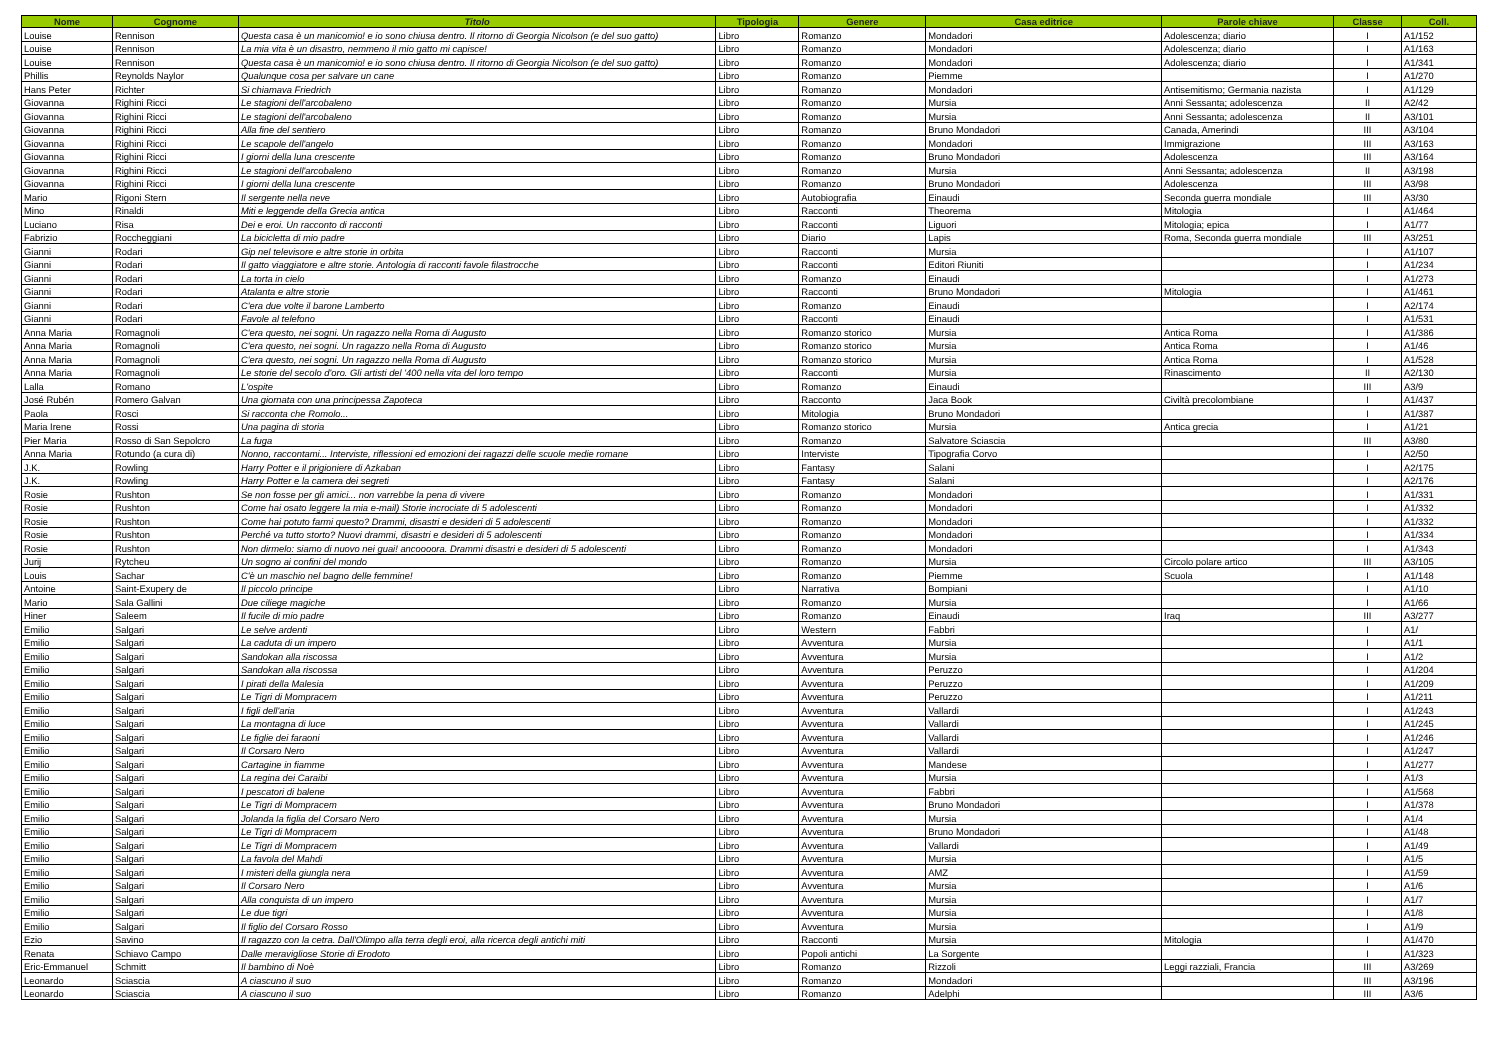| Nome | Cognome | Titolo | Tipologia | Genere | Casa editrice | Parole chiave | Classe | Coll. |
| --- | --- | --- | --- | --- | --- | --- | --- | --- |
| Louise | Rennison | Questa casa è un manicomio! e io sono chiusa dentro. Il ritorno di Georgia Nicolson (e del suo gatto) | Libro | Romanzo | Mondadori | Adolescenza; diario | I | A1/152 |
| Louise | Rennison | La mia vita è un disastro, nemmeno il mio gatto mi capisce! | Libro | Romanzo | Mondadori | Adolescenza; diario | I | A1/163 |
| Louise | Rennison | Questa casa è un manicomio! e io sono chiusa dentro. Il ritorno di Georgia Nicolson (e del suo gatto) | Libro | Romanzo | Mondadori | Adolescenza; diario | I | A1/341 |
| Phillis | Reynolds Naylor | Qualunque cosa per salvare un cane | Libro | Romanzo | Piemme | | I | A1/270 |
| Hans Peter | Richter | Si chiamava Friedrich | Libro | Romanzo | Mondadori | Antisemitismo; Germania nazista | I | A1/129 |
| Giovanna | Righini Ricci | Le stagioni dell'arcobaleno | Libro | Romanzo | Mursia | Anni Sessanta; adolescenza | II | A2/42 |
| Giovanna | Righini Ricci | Le stagioni dell'arcobaleno | Libro | Romanzo | Mursia | Anni Sessanta; adolescenza | II | A3/101 |
| Giovanna | Righini Ricci | Alla fine del sentiero | Libro | Romanzo | Bruno Mondadori | Canada, Amerindi | III | A3/104 |
| Giovanna | Righini Ricci | Le scapole dell'angelo | Libro | Romanzo | Mondadori | Immigrazione | III | A3/163 |
| Giovanna | Righini Ricci | I giorni della luna crescente | Libro | Romanzo | Bruno Mondadori | Adolescenza | III | A3/164 |
| Giovanna | Righini Ricci | Le stagioni dell'arcobaleno | Libro | Romanzo | Mursia | Anni Sessanta; adolescenza | II | A3/198 |
| Giovanna | Righini Ricci | I giorni della luna crescente | Libro | Romanzo | Bruno Mondadori | Adolescenza | III | A3/98 |
| Mario | Rigoni Stern | Il sergente nella neve | Libro | Autobiografia | Einaudi | Seconda guerra mondiale | III | A3/30 |
| Mino | Rinaldi | Miti e leggende della Grecia antica | Libro | Racconti | Theorema | Mitologia | I | A1/464 |
| Luciano | Risa | Dei e eroi. Un racconto di racconti | Libro | Racconti | Liguori | Mitologia; epica | I | A1/77 |
| Fabrizio | Roccheggiani | La bicicletta di mio padre | Libro | Diario | Lapis | Roma, Seconda guerra mondiale | III | A3/251 |
| Gianni | Rodari | Gip nel televisore e altre storie in orbita | Libro | Racconti | Mursia | | I | A1/107 |
| Gianni | Rodari | Il gatto viaggiatore e altre storie. Antologia di racconti favole filastrocche | Libro | Racconti | Editori Riuniti | | I | A1/234 |
| Gianni | Rodari | La torta in cielo | Libro | Romanzo | Einaudi | | I | A1/273 |
| Gianni | Rodari | Atalanta e altre storie | Libro | Racconti | Bruno Mondadori | Mitologia | I | A1/461 |
| Gianni | Rodari | C'era due volte il barone Lamberto | Libro | Romanzo | Einaudi | | I | A2/174 |
| Gianni | Rodari | Favole al telefono | Libro | Racconti | Einaudi | | I | A1/531 |
| Anna Maria | Romagnoli | C'era questo, nei sogni. Un ragazzo nella Roma di Augusto | Libro | Romanzo storico | Mursia | Antica Roma | I | A1/386 |
| Anna Maria | Romagnoli | C'era questo, nei sogni. Un ragazzo nella Roma di Augusto | Libro | Romanzo storico | Mursia | Antica Roma | I | A1/46 |
| Anna Maria | Romagnoli | C'era questo, nei sogni. Un ragazzo nella Roma di Augusto | Libro | Romanzo storico | Mursia | Antica Roma | I | A1/528 |
| Anna Maria | Romagnoli | Le storie del secolo d'oro. Gli artisti del '400 nella vita del loro tempo | Libro | Racconti | Mursia | Rinascimento | II | A2/130 |
| Lalla | Romano | L'ospite | Libro | Romanzo | Einaudi | | III | A3/9 |
| José Rubén | Romero Galvan | Una giornata con una principessa Zapoteca | Libro | Racconto | Jaca Book | Civiltà precolombiane | I | A1/437 |
| Paola | Rosci | Si racconta che Romolo... | Libro | Mitologia | Bruno Mondadori | | I | A1/387 |
| Maria Irene | Rossi | Una pagina di storia | Libro | Romanzo storico | Mursia | Antica grecia | I | A1/21 |
| Pier Maria | Rosso di San Sepolcro | La fuga | Libro | Romanzo | Salvatore Sciascia | | III | A3/80 |
| Anna Maria | Rotundo (a cura di) | Nonno, raccontami... Interviste, riflessioni ed emozioni dei ragazzi delle scuole medie romane | Libro | Interviste | Tipografia Corvo | | I | A2/50 |
| J.K. | Rowling | Harry Potter e il prigioniere di Azkaban | Libro | Fantasy | Salani | | I | A2/175 |
| J.K. | Rowling | Harry Potter e la camera dei segreti | Libro | Fantasy | Salani | | I | A2/176 |
| Rosie | Rushton | Se non fosse per gli amici... non varrebbe la pena di vivere | Libro | Romanzo | Mondadori | | I | A1/331 |
| Rosie | Rushton | Come hai osato leggere la mia e-mail) Storie incrociate di 5 adolescenti | Libro | Romanzo | Mondadori | | I | A1/332 |
| Rosie | Rushton | Come hai potuto farmi questo? Drammi, disastri e desideri di 5 adolescenti | Libro | Romanzo | Mondadori | | I | A1/332 |
| Rosie | Rushton | Perché va tutto storto? Nuovi drammi, disastri e desideri di 5 adolescenti | Libro | Romanzo | Mondadori | | I | A1/334 |
| Rosie | Rushton | Non dirmelo: siamo di nuovo nei guai! ancoooora. Drammi disastri e desideri di 5 adolescenti | Libro | Romanzo | Mondadori | | I | A1/343 |
| Jurij | Rytcheu | Un sogno ai confini del mondo | Libro | Romanzo | Mursia | Circolo polare artico | III | A3/105 |
| Louis | Sachar | C'è un maschio nel bagno delle femmine! | Libro | Romanzo | Piemme | Scuola | I | A1/148 |
| Antoine | Saint-Exupery de | Il piccolo principe | Libro | Narrativa | Bompiani | | I | A1/10 |
| Mario | Sala Gallini | Due ciliege magiche | Libro | Romanzo | Mursia | | I | A1/66 |
| Hiner | Saleem | Il fucile di mio padre | Libro | Romanzo | Einaudi | Iraq | III | A3/277 |
| Emilio | Salgari | Le selve ardenti | Libro | Western | Fabbri | | I | A1/ |
| Emilio | Salgari | La caduta di un impero | Libro | Avventura | Mursia | | I | A1/1 |
| Emilio | Salgari | Sandokan alla riscossa | Libro | Avventura | Mursia | | I | A1/2 |
| Emilio | Salgari | Sandokan alla riscossa | Libro | Avventura | Peruzzo | | I | A1/204 |
| Emilio | Salgari | I pirati della Malesia | Libro | Avventura | Peruzzo | | I | A1/209 |
| Emilio | Salgari | Le Tigri di Mompracem | Libro | Avventura | Peruzzo | | I | A1/211 |
| Emilio | Salgari | I figli dell'aria | Libro | Avventura | Vallardi | | I | A1/243 |
| Emilio | Salgari | La montagna di luce | Libro | Avventura | Vallardi | | I | A1/245 |
| Emilio | Salgari | Le figlie dei faraoni | Libro | Avventura | Vallardi | | I | A1/246 |
| Emilio | Salgari | Il Corsaro Nero | Libro | Avventura | Vallardi | | I | A1/247 |
| Emilio | Salgari | Cartagine in fiamme | Libro | Avventura | Mandese | | I | A1/277 |
| Emilio | Salgari | La regina dei Caraibi | Libro | Avventura | Mursia | | I | A1/3 |
| Emilio | Salgari | I pescatori di balene | Libro | Avventura | Fabbri | | I | A1/568 |
| Emilio | Salgari | Le Tigri di Mompracem | Libro | Avventura | Bruno Mondadori | | I | A1/378 |
| Emilio | Salgari | Jolanda la figlia del Corsaro Nero | Libro | Avventura | Mursia | | I | A1/4 |
| Emilio | Salgari | Le Tigri di Mompracem | Libro | Avventura | Bruno Mondadori | | I | A1/48 |
| Emilio | Salgari | Le Tigri di Mompracem | Libro | Avventura | Vallardi | | I | A1/49 |
| Emilio | Salgari | La favola del Mahdi | Libro | Avventura | Mursia | | I | A1/5 |
| Emilio | Salgari | I misteri della giungla nera | Libro | Avventura | AMZ | | I | A1/59 |
| Emilio | Salgari | Il Corsaro Nero | Libro | Avventura | Mursia | | I | A1/6 |
| Emilio | Salgari | Alla conquista di un impero | Libro | Avventura | Mursia | | I | A1/7 |
| Emilio | Salgari | Le due tigri | Libro | Avventura | Mursia | | I | A1/8 |
| Emilio | Salgari | Il figlio del Corsaro Rosso | Libro | Avventura | Mursia | | I | A1/9 |
| Ezio | Savino | Il ragazzo con la cetra. Dall'Olimpo alla terra degli eroi, alla ricerca degli antichi miti | Libro | Racconti | Mursia | Mitologia | I | A1/470 |
| Renata | Schiavo Campo | Dalle meravigliose Storie di Erodoto | Libro | Popoli antichi | La Sorgente | | I | A1/323 |
| Eric-Emmanuel | Schmitt | Il bambino di Noè | Libro | Romanzo | Rizzoli | Leggi razziali, Francia | III | A3/269 |
| Leonardo | Sciascia | A ciascuno il suo | Libro | Romanzo | Mondadori | | III | A3/196 |
| Leonardo | Sciascia | A ciascuno il suo | Libro | Romanzo | Adelphi | | III | A3/6 |